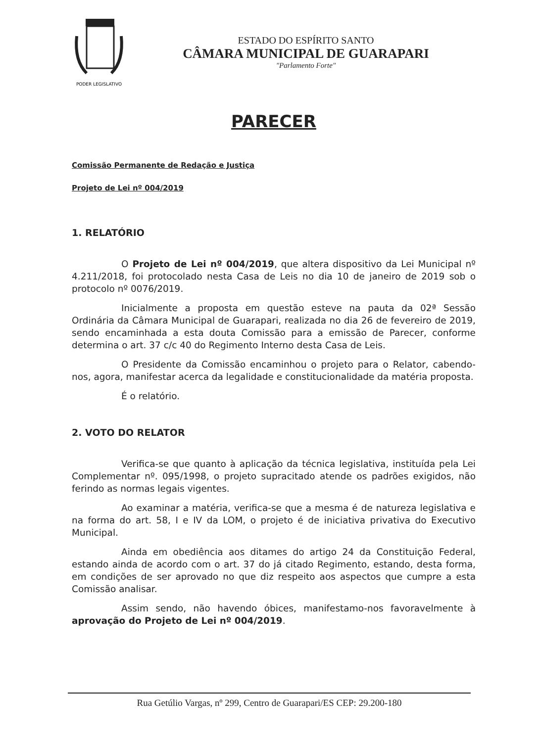PODER LEGISLATIVO
ESTADO DO ESPÍRITO SANTO
CÂMARA MUNICIPAL DE GUARAPARI
"Parlamento Forte"
PARECER
Comissão Permanente de Redação e Justiça
Projeto de Lei nº 004/2019
1. RELATÓRIO
O Projeto de Lei nº 004/2019, que altera dispositivo da Lei Municipal nº 4.211/2018, foi protocolado nesta Casa de Leis no dia 10 de janeiro de 2019 sob o protocolo nº 0076/2019.
Inicialmente a proposta em questão esteve na pauta da 02ª Sessão Ordinária da Câmara Municipal de Guarapari, realizada no dia 26 de fevereiro de 2019, sendo encaminhada a esta douta Comissão para a emissão de Parecer, conforme determina o art. 37 c/c 40 do Regimento Interno desta Casa de Leis.
O Presidente da Comissão encaminhou o projeto para o Relator, cabendo-nos, agora, manifestar acerca da legalidade e constitucionalidade da matéria proposta.
É o relatório.
2. VOTO DO RELATOR
Verifica-se que quanto à aplicação da técnica legislativa, instituída pela Lei Complementar nº. 095/1998, o projeto supracitado atende os padrões exigidos, não ferindo as normas legais vigentes.
Ao examinar a matéria, verifica-se que a mesma é de natureza legislativa e na forma do art. 58, I e IV da LOM, o projeto é de iniciativa privativa do Executivo Municipal.
Ainda em obediência aos ditames do artigo 24 da Constituição Federal, estando ainda de acordo com o art. 37 do já citado Regimento, estando, desta forma, em condições de ser aprovado no que diz respeito aos aspectos que cumpre a esta Comissão analisar.
Assim sendo, não havendo óbices, manifestamo-nos favoravelmente à aprovação do Projeto de Lei nº 004/2019.
Rua Getúlio Vargas, nº 299, Centro de Guarapari/ES CEP: 29.200-180